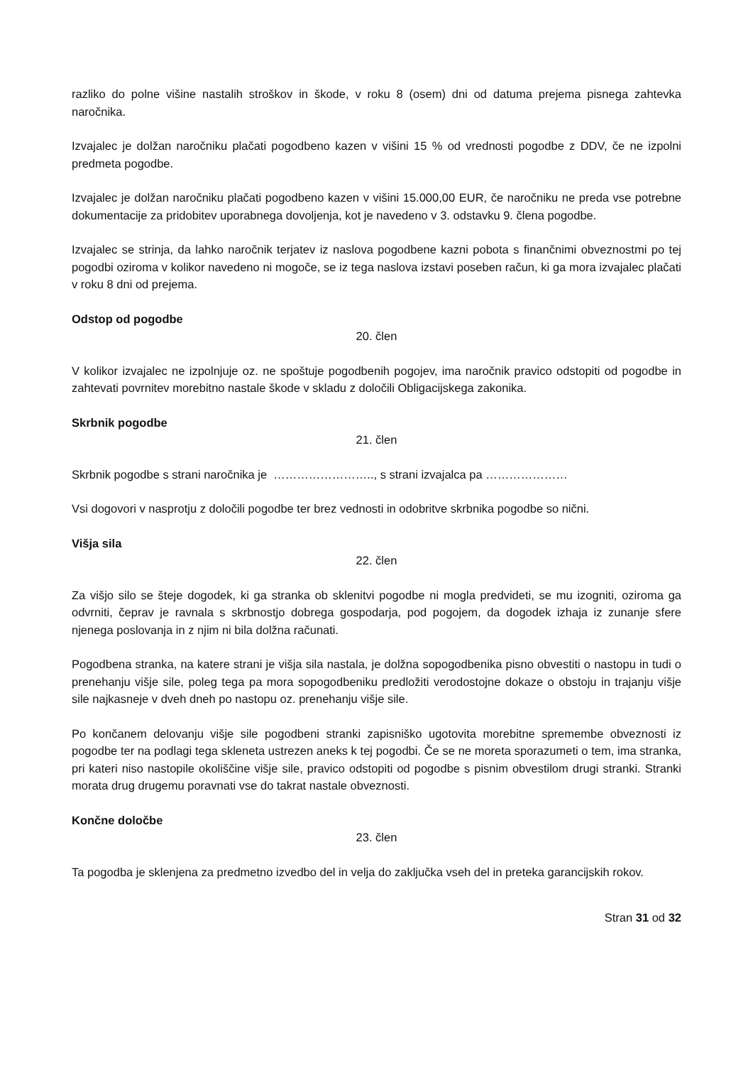razliko do polne višine nastalih stroškov in škode, v roku 8 (osem) dni od datuma prejema pisnega zahtevka naročnika.
Izvajalec je dolžan naročniku plačati pogodbeno kazen v višini 15 % od vrednosti pogodbe z DDV, če ne izpolni predmeta pogodbe.
Izvajalec je dolžan naročniku plačati pogodbeno kazen v višini 15.000,00 EUR, če naročniku ne preda vse potrebne dokumentacije za pridobitev uporabnega dovoljenja, kot je navedeno v 3. odstavku 9. člena pogodbe.
Izvajalec se strinja, da lahko naročnik terjatev iz naslova pogodbene kazni pobota s finančnimi obveznostmi po tej pogodbi oziroma v kolikor navedeno ni mogoče, se iz tega naslova izstavi poseben račun, ki ga mora izvajalec plačati v roku 8 dni od prejema.
Odstop od pogodbe
20. člen
V kolikor izvajalec ne izpolnjuje oz. ne spoštuje pogodbenih pogojev, ima naročnik pravico odstopiti od pogodbe in zahtevati povrnitev morebitno nastale škode v skladu z določili Obligacijskega zakonika.
Skrbnik pogodbe
21. člen
Skrbnik pogodbe s strani naročnika je …………………….., s strani izvajalca pa …………………
Vsi dogovori v nasprotju z določili pogodbe ter brez vednosti in odobritve skrbnika pogodbe so nični.
Višja sila
22. člen
Za višjo silo se šteje dogodek, ki ga stranka ob sklenitvi pogodbe ni mogla predvideti, se mu izogniti, oziroma ga odvrniti, čeprav je ravnala s skrbnostjo dobrega gospodarja, pod pogojem, da dogodek izhaja iz zunanje sfere njenega poslovanja in z njim ni bila dolžna računati.
Pogodbena stranka, na katere strani je višja sila nastala, je dolžna sopogodbenika pisno obvestiti o nastopu in tudi o prenehanju višje sile, poleg tega pa mora sopogodbeniku predložiti verodostojne dokaze o obstoju in trajanju višje sile najkasneje v dveh dneh po nastopu oz. prenehanju višje sile.
Po končanem delovanju višje sile pogodbeni stranki zapisniško ugotovita morebitne spremembe obveznosti iz pogodbe ter na podlagi tega skleneta ustrezen aneks k tej pogodbi. Če se ne moreta sporazumeti o tem, ima stranka, pri kateri niso nastopile okoliščine višje sile, pravico odstopiti od pogodbe s pisnim obvestilom drugi stranki. Stranki morata drug drugemu poravnati vse do takrat nastale obveznosti.
Končne določbe
23. člen
Ta pogodba je sklenjena za predmetno izvedbo del in velja do zaključka vseh del in preteka garancijskih rokov.
Stran 31 od 32